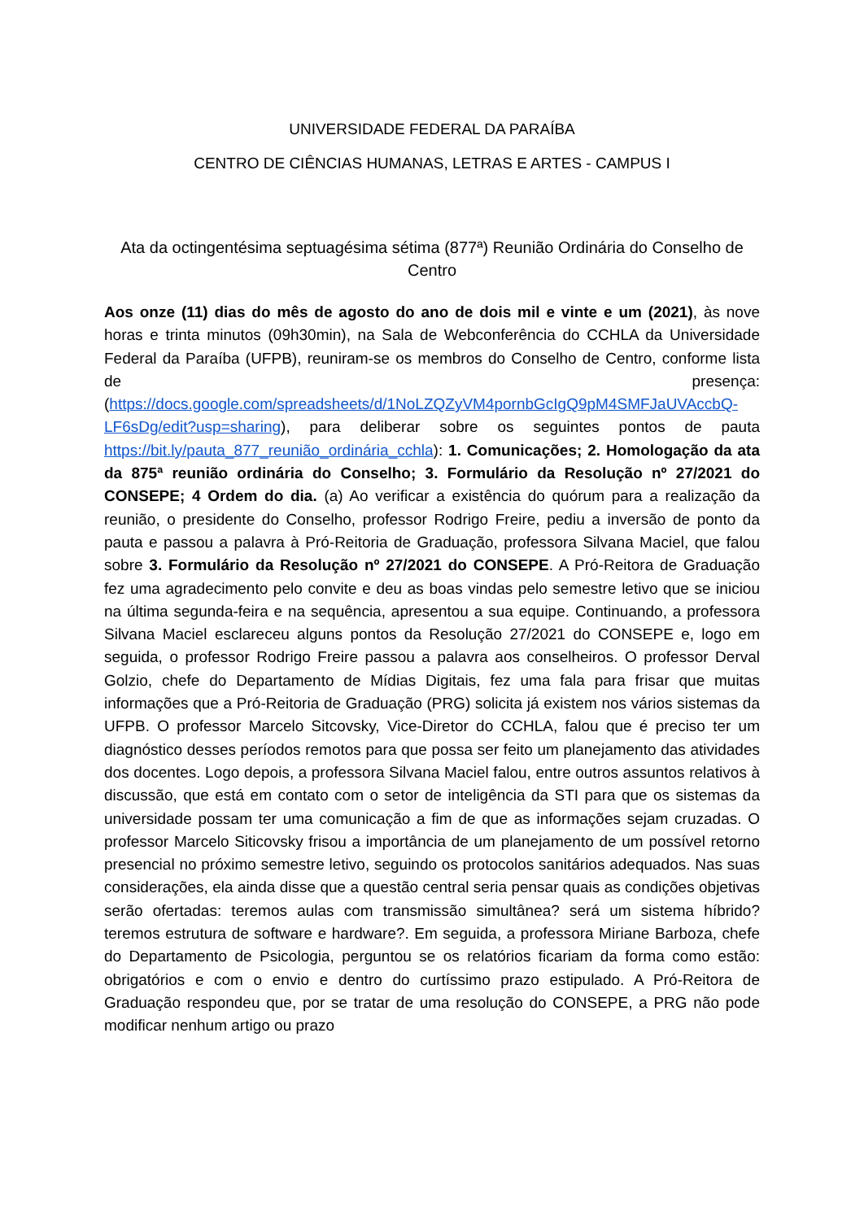UNIVERSIDADE FEDERAL DA PARAÍBA
CENTRO DE CIÊNCIAS HUMANAS, LETRAS E ARTES - CAMPUS I
Ata da octingentésima septuagésima sétima (877ª) Reunião Ordinária do Conselho de Centro
Aos onze (11) dias do mês de agosto do ano de dois mil e vinte e um (2021), às nove horas e trinta minutos (09h30min), na Sala de Webconferência do CCHLA da Universidade Federal da Paraíba (UFPB), reuniram-se os membros do Conselho de Centro, conforme lista de presença: (https://docs.google.com/spreadsheets/d/1NoLZQZyVM4pornbGcIgQ9pM4SMFJaUVAccbQ-LF6sDg/edit?usp=sharing), para deliberar sobre os seguintes pontos de pauta https://bit.ly/pauta_877_reunião_ordinária_cchla): 1. Comunicações; 2. Homologação da ata da 875ª reunião ordinária do Conselho; 3. Formulário da Resolução nº 27/2021 do CONSEPE; 4 Ordem do dia. (a) Ao verificar a existência do quórum para a realização da reunião, o presidente do Conselho, professor Rodrigo Freire, pediu a inversão de ponto da pauta e passou a palavra à Pró-Reitoria de Graduação, professora Silvana Maciel, que falou sobre 3. Formulário da Resolução nº 27/2021 do CONSEPE. A Pró-Reitora de Graduação fez uma agradecimento pelo convite e deu as boas vindas pelo semestre letivo que se iniciou na última segunda-feira e na sequência, apresentou a sua equipe. Continuando, a professora Silvana Maciel esclareceu alguns pontos da Resolução 27/2021 do CONSEPE e, logo em seguida, o professor Rodrigo Freire passou a palavra aos conselheiros. O professor Derval Golzio, chefe do Departamento de Mídias Digitais, fez uma fala para frisar que muitas informações que a Pró-Reitoria de Graduação (PRG) solicita já existem nos vários sistemas da UFPB. O professor Marcelo Sitcovsky, Vice-Diretor do CCHLA, falou que é preciso ter um diagnóstico desses períodos remotos para que possa ser feito um planejamento das atividades dos docentes. Logo depois, a professora Silvana Maciel falou, entre outros assuntos relativos à discussão, que está em contato com o setor de inteligência da STI para que os sistemas da universidade possam ter uma comunicação a fim de que as informações sejam cruzadas. O professor Marcelo Siticovsky frisou a importância de um planejamento de um possível retorno presencial no próximo semestre letivo, seguindo os protocolos sanitários adequados. Nas suas considerações, ela ainda disse que a questão central seria pensar quais as condições objetivas serão ofertadas: teremos aulas com transmissão simultânea? será um sistema híbrido? teremos estrutura de software e hardware?. Em seguida, a professora Miriane Barboza, chefe do Departamento de Psicologia, perguntou se os relatórios ficariam da forma como estão: obrigatórios e com o envio e dentro do curtíssimo prazo estipulado. A Pró-Reitora de Graduação respondeu que, por se tratar de uma resolução do CONSEPE, a PRG não pode modificar nenhum artigo ou prazo